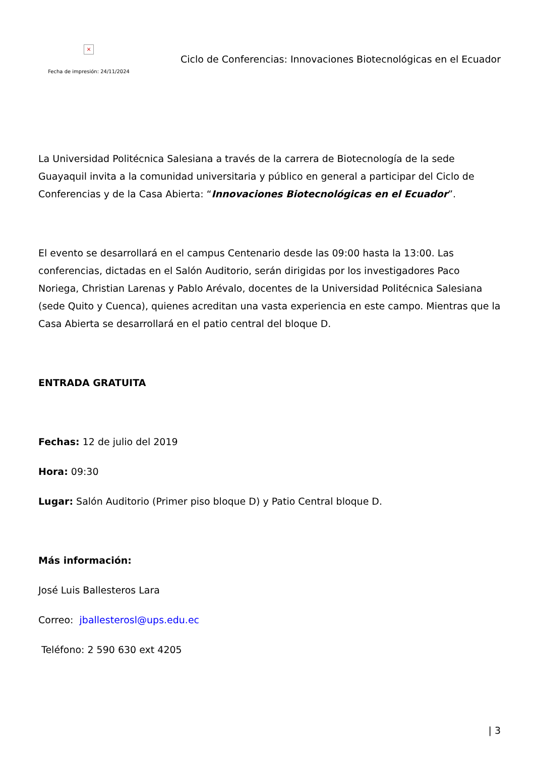×
Fecha de impresión: 24/11/2024
Ciclo de Conferencias: Innovaciones Biotecnológicas en el Ecuador
La Universidad Politécnica Salesiana a través de la carrera de Biotecnología de la sede Guayaquil invita a la comunidad universitaria y público en general a participar del Ciclo de Conferencias y de la Casa Abierta: “Innovaciones Biotecnológicas en el Ecuador”.
El evento se desarrollará en el campus Centenario desde las 09:00 hasta la 13:00. Las conferencias, dictadas en el Salón Auditorio, serán dirigidas por los investigadores Paco Noriega, Christian Larenas y Pablo Arévalo, docentes de la Universidad Politécnica Salesiana (sede Quito y Cuenca), quienes acreditan una vasta experiencia en este campo. Mientras que la Casa Abierta se desarrollará en el patio central del bloque D.
ENTRADA GRATUITA
Fechas: 12 de julio del 2019
Hora: 09:30
Lugar: Salón Auditorio (Primer piso bloque D) y Patio Central bloque D.
Más información:
José Luis Ballesteros Lara
Correo: jballesterosl@ups.edu.ec
Teléfono: 2 590 630 ext 4205
| 3